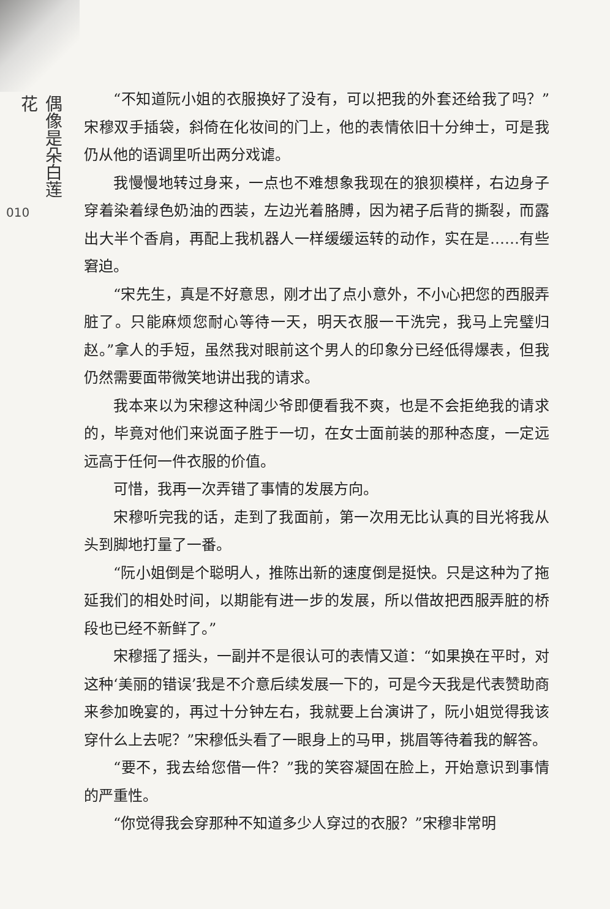偶像是朵白莲花
010
“不知道阮小姐的衣服换好了没有，可以把我的外套还给我了吗？”宋穆双手插袋，斜倚在化妆间的门上，他的表情依旧十分绅士，可是我仍从他的语调里听出两分戏谑。
我慢慢地转过身来，一点也不难想象我现在的狼狈模样，右边身子穿着染着绿色奶油的西装，左边光着胳膊，因为裙子后背的撕裂，而露出大半个香肩，再配上我机器人一样缓缓运转的动作，实在是……有些窘迫。
“宋先生，真是不好意思，刚才出了点小意外，不小心把您的西服弄脏了。只能麻烦您耐心等待一天，明天衣服一干洗完，我马上完璧归赵。”拿人的手短，虽然我对眼前这个男人的印象分已经低得爆表，但我仍然需要面带微笑地讲出我的请求。
我本来以为宋穆这种阔少爷即便看我不爽，也是不会拒绝我的请求的，毕竟对他们来说面子胜于一切，在女士面前装的那种态度，一定远远高于任何一件衣服的价值。
可惜，我再一次弄错了事情的发展方向。
宋穆听完我的话，走到了我面前，第一次用无比认真的目光将我从头到脚地打量了一番。
“阮小姐倒是个聪明人，推陈出新的速度倒是挺快。只是这种为了拖延我们的相处时间，以期能有进一步的发展，所以借故把西服弄脏的桥段也已经不新鲜了。”
宋穆摇了摇头，一副并不是很认可的表情又道：“如果换在平时，对这种‘美丽的错误’我是不介意后续发展一下的，可是今天我是代表赞助商来参加晚宴的，再过十分钟左右，我就要上台演讲了，阮小姐觉得我该穿什么上去呢？”宋穆低头看了一眼身上的马甲，挑眉等待着我的解答。
“要不，我去给您借一件？”我的笑容凝固在脸上，开始意识到事情的严重性。
“你觉得我会穿那种不知道多少人穿过的衣服？”宋穆非常明